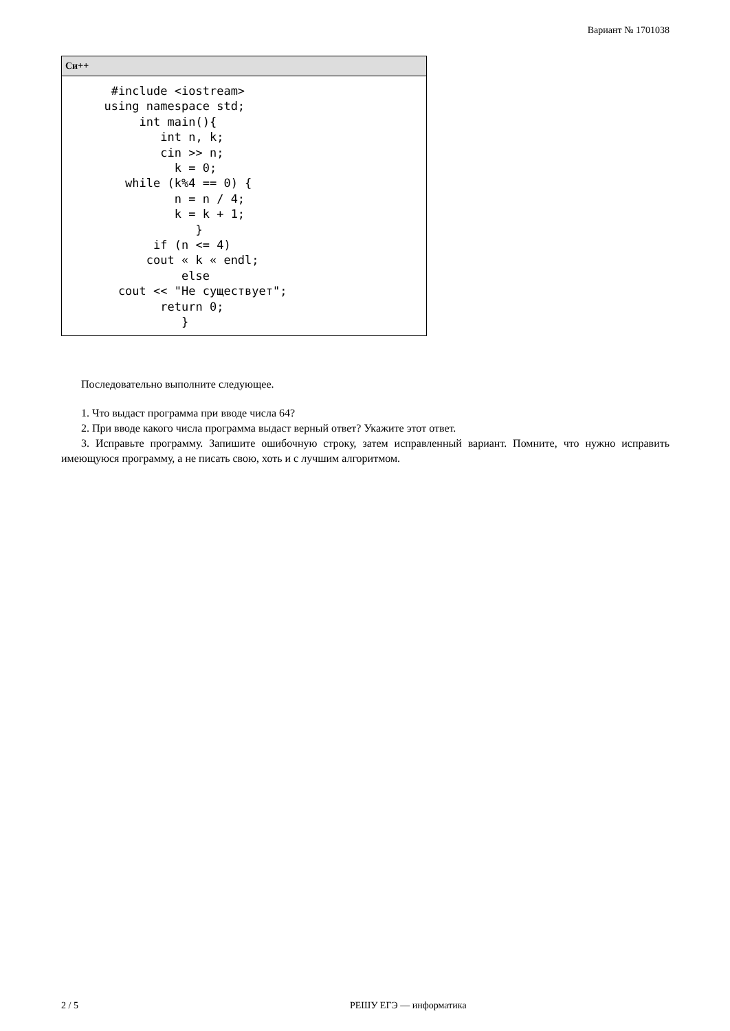Вариант № 1701038
| Си++ |
| --- |
| #include <iostream> using namespace std; int main(){ int n, k; cin >> n; k = 0; while (k%4 == 0) { n = n / 4; k = k + 1; } if (n <= 4) cout « k « endl; else cout << "Не существует"; return 0; } |
Последовательно выполните следующее.
1. Что выдаст программа при вводе числа 64?
2. При вводе какого числа программа выдаст верный ответ? Укажите этот ответ.
3. Исправьте программу. Запишите ошибочную строку, затем исправленный вариант. Помните, что нужно исправить имеющуюся программу, а не писать свою, хоть и с лучшим алгоритмом.
2 / 5 РЕШУ ЕГЭ — информатика